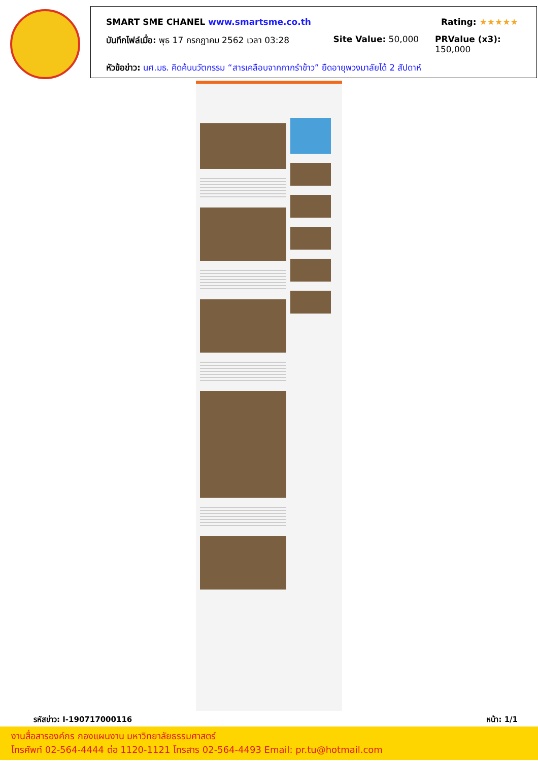SMART SME CHANEL www.smartsme.co.th Rating: ★★★★★
บันทึกไฟล์เมื่อ: พุธ 17 กรกฎาคม 2562 เวลา 03:28 Site Value: 50,000 PRValue (x3): 150,000
หัวข้อข่าว: นศ.มธ. คิดค้นนวัตกรรม “สารเคลือบจากกากรำข้าว” ยืดอายุพวงมาลัยได้ 2 สัปดาห์
รหัสข่าว: I-190717000116 หน้า: 1/1
งานสื่อสารองค์กร กองแผนงาน มหาวิทยาลัยธรรมศาสตร์
โทรศัพท์ 02-564-4444 ต่อ 1120-1121 โทรสาร 02-564-4493 Email: pr.tu@hotmail.com